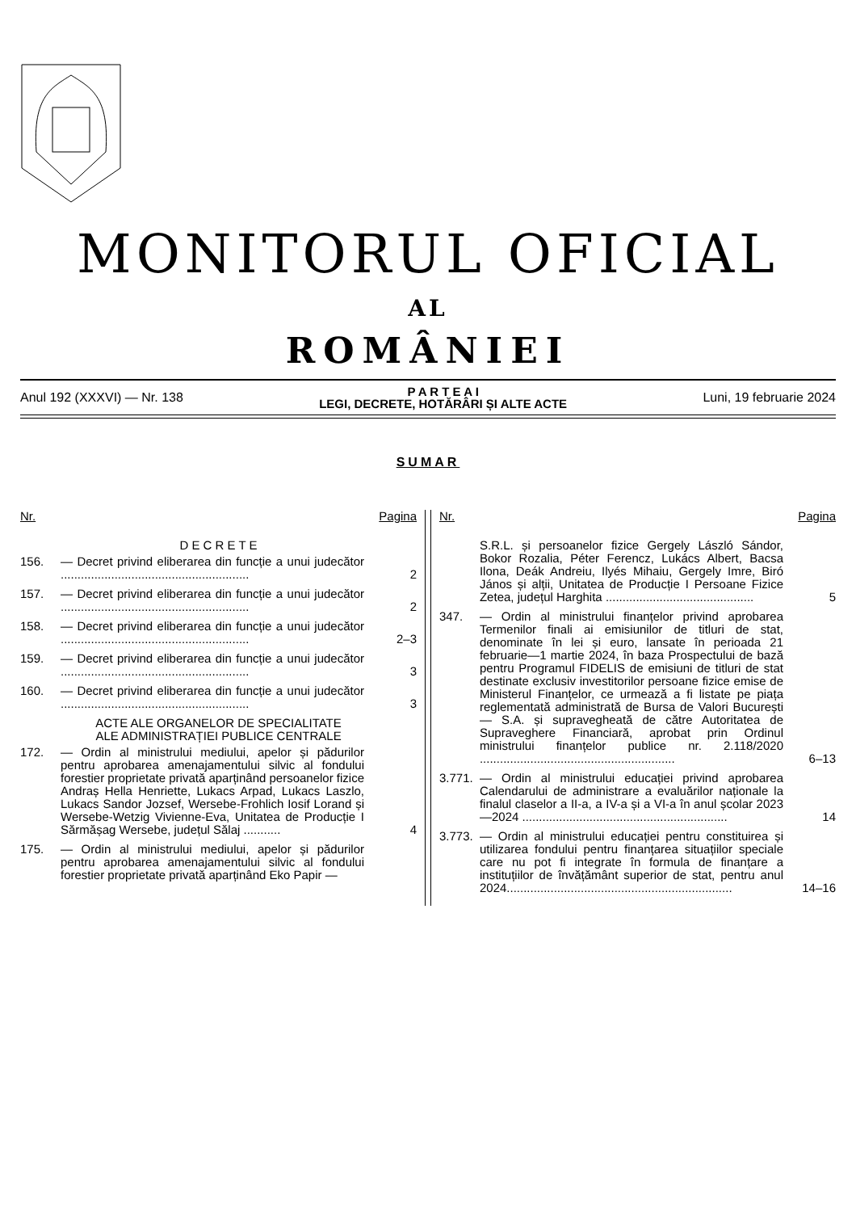MONITORUL OFICIAL
AL
ROMÂNIEI
Anul 192 (XXXVI) — Nr. 138
P A R T E A I
LEGI, DECRETE, HOTĂRÂRI ȘI ALTE ACTE
Luni, 19 februarie 2024
SUMAR
Nr. Pagina
D E C R E T E
156. — Decret privind eliberarea din funcție a unui judecător ........................................................
2
157. — Decret privind eliberarea din funcție a unui judecător ........................................................
2
158. — Decret privind eliberarea din funcție a unui judecător ........................................................
2–3
159. — Decret privind eliberarea din funcție a unui judecător ........................................................
3
160. — Decret privind eliberarea din funcție a unui judecător ........................................................
3
ACTE ALE ORGANELOR DE SPECIALITATE
ALE ADMINISTRAȚIEI PUBLICE CENTRALE
172. — Ordin al ministrului mediului, apelor și pădurilor pentru aprobarea amenajamentului silvic al fondului forestier proprietate privată aparținând persoanelor fizice Andraș Hella Henriette, Lukacs Arpad, Lukacs Laszlo, Lukacs Sandor Jozsef, Wersebe-Frohlich Iosif Lorand și Wersebe-Wetzig Vivienne-Eva, Unitatea de Producție I Sărmășag Wersebe, județul Sălaj ...........
4
175. — Ordin al ministrului mediului, apelor și pădurilor pentru aprobarea amenajamentului silvic al fondului forestier proprietate privată aparținând Eko Papir —
Nr. Pagina
S.R.L. și persoanelor fizice Gergely László Sándor, Bokor Rozalia, Péter Ferencz, Lukács Albert, Bacsa Ilona, Deák Andreiu, Ilyés Mihaiu, Gergely Imre, Biró János și alții, Unitatea de Producție I Persoane Fizice Zetea, județul Harghita ............................................
5
347. — Ordin al ministrului finanțelor privind aprobarea Termenilor finali ai emisiunilor de titluri de stat, denominate în lei și euro, lansate în perioada 21 februarie—1 martie 2024, în baza Prospectului de bază pentru Programul FIDELIS de emisiuni de titluri de stat destinate exclusiv investitorilor persoane fizice emise de Ministerul Finanțelor, ce urmează a fi listate pe piața reglementată administrată de Bursa de Valori București — S.A. și supravegheată de către Autoritatea de Supraveghere Financiară, aprobat prin Ordinul ministrului finanțelor publice nr. 2.118/2020 ..........................................................
6–13
3.771.
— Ordin al ministrului educației privind aprobarea Calendarului de administrare a evaluărilor naționale la finalul claselor a II-a, a IV-a și a VI-a în anul școlar 2023—2024 .............................................................
14
3.773.
— Ordin al ministrului educației pentru constituirea și utilizarea fondului pentru finanțarea situațiilor speciale care nu pot fi integrate în formula de finanțare a instituțiilor de învățământ superior de stat, pentru anul 2024...................................................................
14–16